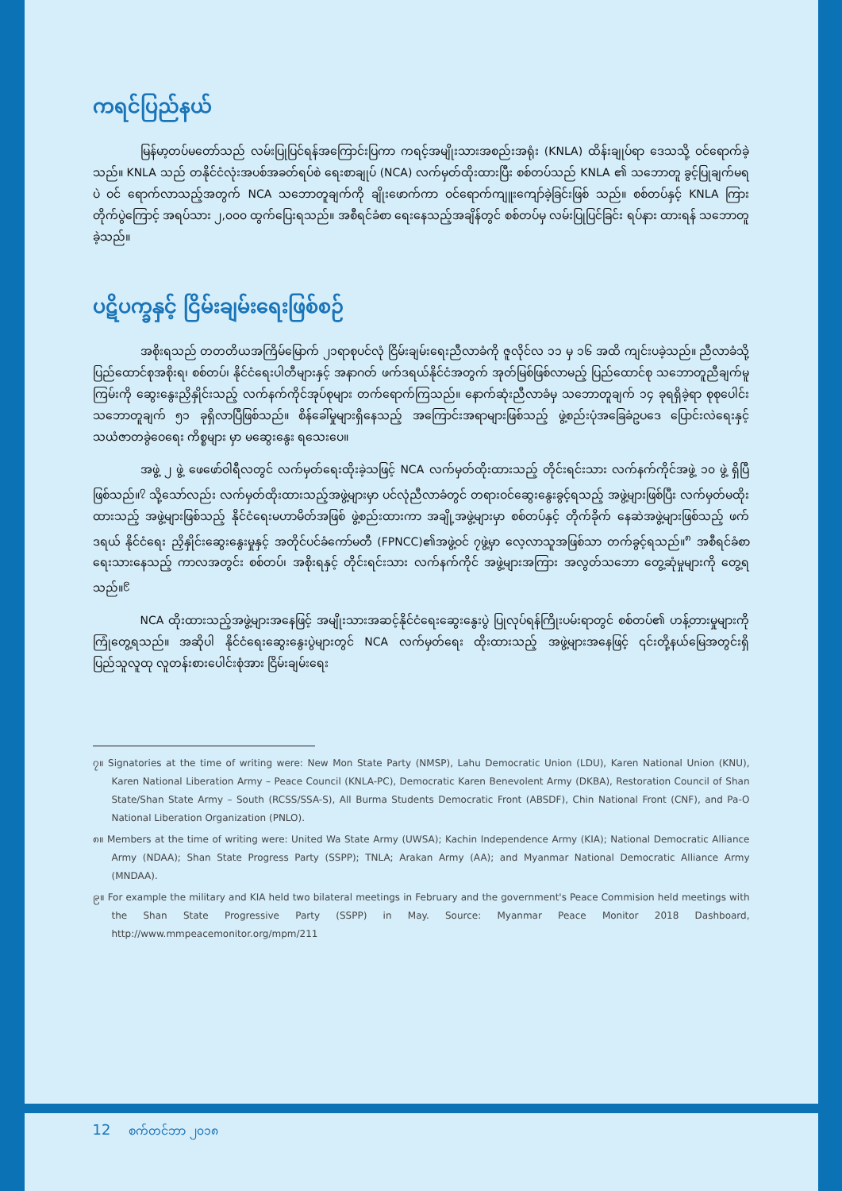ကရင်ပြည်နယ်
မြန်မာ့တပ်မတော်သည် လမ်းပြုပြင်ရန်အကြောင်းပြကာ ကရင့်အမျိုးသားအစည်းအရုံး (KNLA) ထိန်းချုပ်ရာ ဒေသသို့ ဝင်ရောက်ခဲ့သည်။ KNLA သည် တနိုင်ငံလုံးအပစ်အခတ်ရပ်စဲ ရေးစာချုပ် (NCA) လက်မှတ်ထိုးထားပြီး စစ်တပ်သည် KNLA ၏ သဘောတူ ခွင့်ပြုချက်မရပဲ ဝင် ရောက်လာသည့်အတွက် NCA သဘောတူချက်ကို ချိုးဖောက်ကာ ဝင်ရောက်ကျူးကျော်ခဲ့ခြင်းဖြစ် သည်။ စစ်တပ်နှင့် KNLA ကြား တိုက်ပွဲကြောင့် အရပ်သား ၂,၀၀၀ ထွက်ပြေးရသည်။ အစီရင်ခံစာ ရေးနေသည့်အချိန်တွင် စစ်တပ်မှ လမ်းပြုပြင်ခြင်း ရပ်နား ထားရန် သဘောတူခဲ့သည်။
ပဋိပက္ခနှင့် ငြိမ်းချမ်းရေးဖြစ်စဉ်
အစိုးရသည် တတတိယအကြိမ်မြောက် ၂၁ရာစုပင်လုံ ငြိမ်းချမ်းရေးညီလာခံကို ဇူလိုင်လ ၁၁ မှ ၁၆ အထိ ကျင်းပခဲ့သည်။ ညီလာခံသို့ပြည်ထောင်စုအစိုးရ၊ စစ်တပ်၊ နိုင်ငံရေးပါတီများနှင့် အနာဂတ် ဖက်ဒရယ်နိုင်ငံအတွက် အုတ်မြစ်ဖြစ်လာမည့် ပြည်ထောင်စု သဘောတူညီချက်မူကြမ်းကို ဆွေးနွေးညှိနှိုင်းသည့် လက်နက်ကိုင်အုပ်စုများ တက်ရောက်ကြသည်။ နောက်ဆုံးညီလာခံမှ သဘောတူချက် ၁၄ ခုရရှိခဲ့ရာ စုစုပေါင်း သဘောတူချက် ၅၁ ခုရှိလာပြီဖြစ်သည်။ စိန်ခေါ်မှုများရှိနေသည့် အကြောင်းအရာများဖြစ်သည့် ဖွဲ့စည်းပုံအခြေခံဥပဒေ ပြောင်းလဲရေးနှင့် သယံဇာတခွဲဝေရေး ကိစ္စများ မှာ မဆွေးနွေး ရသေးပေ။
အဖွဲ့ ၂ ဖွဲ့ ဖေဖော်ဝါရီလတွင် လက်မှတ်ရေးထိုးခဲ့သဖြင့် NCA လက်မှတ်ထိုးထားသည့် တိုင်းရင်းသား လက်နက်ကိုင်အဖွဲ့ ၁၀ ဖွဲ့ ရှိပြီဖြစ်သည်။<sup>၇</sup> သို့သော်လည်း လက်မှတ်ထိုးထားသည့်အဖွဲ့များမှာ ပင်လုံညီလာခံတွင် တရားဝင်ဆွေးနွေးခွင့်ရသည့် အဖွဲ့များဖြစ်ပြီး လက်မှတ်မထိုးထားသည့် အဖွဲ့များဖြစ်သည့် နိုင်ငံရေးမဟာမိတ်အဖြစ် ဖွဲ့စည်းထားကာ အချို့အဖွဲ့များမှာ စစ်တပ်နှင့် တိုက်ခိုက် နေဆဲအဖွဲ့များဖြစ်သည့် ဖက်ဒရယ် နိုင်ငံရေး ညှိနှိုင်းဆွေးနွေးမှုနှင့် အတိုင်ပင်ခံကော်မတီ (FPNCC)၏အဖွဲ့ဝင် ၇ဖွဲ့မှာ လေ့လာသူအဖြစ်သာ တက်ခွင့်ရသည်။<sup>၈</sup> အစီရင်ခံစာရေးသားနေသည့် ကာလအတွင်း စစ်တပ်၊ အစိုးရနှင့် တိုင်းရင်းသား လက်နက်ကိုင် အဖွဲ့များအကြား အလွတ်သဘော တွေ့ဆုံမှုများကို တွေ့ရသည်။<sup>၉</sup>
NCA ထိုးထားသည့်အဖွဲ့များအနေဖြင့် အမျိုးသားအဆင့်နိုင်ငံရေးဆွေးနွေးပွဲ ပြုလုပ်ရန်ကြိုးပမ်းရာတွင် စစ်တပ်၏ ဟန့်တားမှုများကို ကြုံတွေ့ရသည်။ အဆိုပါ နိုင်ငံရေးဆွေးနွေးပွဲများတွင် NCA လက်မှတ်ရေး ထိုးထားသည့် အဖွဲ့များအနေဖြင့် ၎င်းတို့နယ်မြေအတွင်းရှိ ပြည်သူလူထု လူတန်းစားပေါင်းစုံအား ငြိမ်းချမ်းရေး
၇။ Signatories at the time of writing were: New Mon State Party (NMSP), Lahu Democratic Union (LDU), Karen National Union (KNU), Karen National Liberation Army – Peace Council (KNLA-PC), Democratic Karen Benevolent Army (DKBA), Restoration Council of Shan State/Shan State Army – South (RCSS/SSA-S), All Burma Students Democratic Front (ABSDF), Chin National Front (CNF), and Pa-O National Liberation Organization (PNLO).
၈။ Members at the time of writing were: United Wa State Army (UWSA); Kachin Independence Army (KIA); National Democratic Alliance Army (NDAA); Shan State Progress Party (SSPP); TNLA; Arakan Army (AA); and Myanmar National Democratic Alliance Army (MNDAA).
၉။ For example the military and KIA held two bilateral meetings in February and the government's Peace Commision held meetings with the Shan State Progressive Party (SSPP) in May. Source: Myanmar Peace Monitor 2018 Dashboard, http://www.mmpeacemonitor.org/mpm/211
12 စက်တင်ဘာ ၂၀၁၈